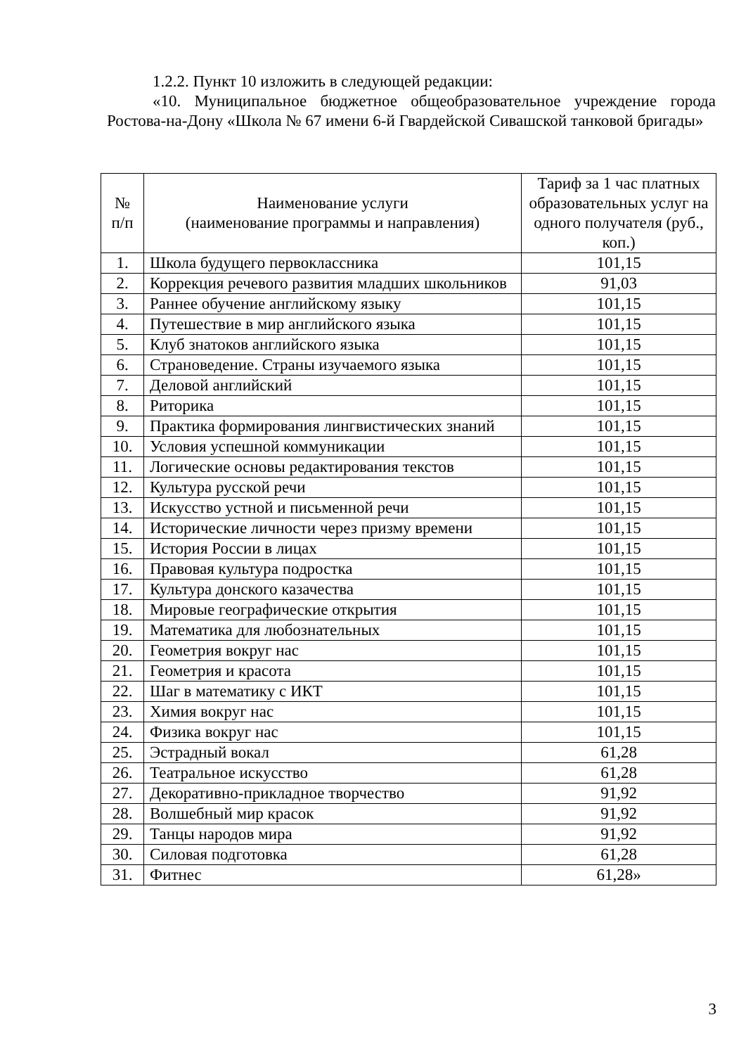1.2.2. Пункт 10 изложить в следующей редакции:
«10. Муниципальное бюджетное общеобразовательное учреждение города Ростова-на-Дону «Школа № 67 имени 6-й Гвардейской Сивашской танковой бригады»
| № п/п | Наименование услуги (наименование программы и направления) | Тариф за 1 час платных образовательных услуг на одного получателя (руб., коп.) |
| --- | --- | --- |
| 1. | Школа будущего первоклассника | 101,15 |
| 2. | Коррекция речевого развития младших школьников | 91,03 |
| 3. | Раннее обучение английскому языку | 101,15 |
| 4. | Путешествие в мир английского языка | 101,15 |
| 5. | Клуб знатоков английского языка | 101,15 |
| 6. | Страноведение. Страны изучаемого языка | 101,15 |
| 7. | Деловой английский | 101,15 |
| 8. | Риторика | 101,15 |
| 9. | Практика формирования лингвистических знаний | 101,15 |
| 10. | Условия успешной коммуникации | 101,15 |
| 11. | Логические основы редактирования текстов | 101,15 |
| 12. | Культура русской речи | 101,15 |
| 13. | Искусство устной и письменной речи | 101,15 |
| 14. | Исторические личности через призму времени | 101,15 |
| 15. | История России в лицах | 101,15 |
| 16. | Правовая культура подростка | 101,15 |
| 17. | Культура донского казачества | 101,15 |
| 18. | Мировые географические открытия | 101,15 |
| 19. | Математика для любознательных | 101,15 |
| 20. | Геометрия вокруг нас | 101,15 |
| 21. | Геометрия и красота | 101,15 |
| 22. | Шаг в математику с ИКТ | 101,15 |
| 23. | Химия вокруг нас | 101,15 |
| 24. | Физика вокруг нас | 101,15 |
| 25. | Эстрадный вокал | 61,28 |
| 26. | Театральное искусство | 61,28 |
| 27. | Декоративно-прикладное творчество | 91,92 |
| 28. | Волшебный мир красок | 91,92 |
| 29. | Танцы народов мира | 91,92 |
| 30. | Силовая подготовка | 61,28 |
| 31. | Фитнес | 61,28» |
3